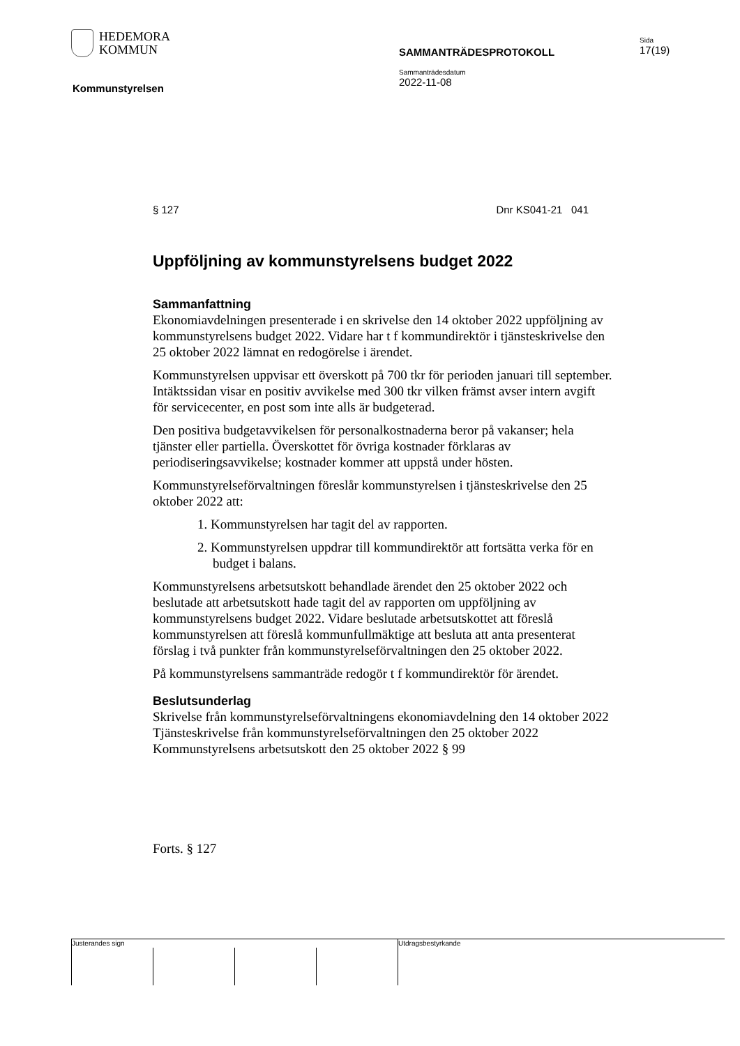HEDEMORA
KOMMUN
Kommunstyrelsen
SAMMANTRÄDESPROTOKOLL
Sammanträdesdatum
2022-11-08
Sida
17(19)
§ 127 Dnr KS041-21 041
Uppföljning av kommunstyrelsens budget 2022
Sammanfattning
Ekonomiavdelningen presenterade i en skrivelse den 14 oktober 2022 uppföljning av kommunstyrelsens budget 2022. Vidare har t f kommundirektör i tjänsteskrivelse den 25 oktober 2022 lämnat en redogörelse i ärendet.
Kommunstyrelsen uppvisar ett överskott på 700 tkr för perioden januari till september. Intäktssidan visar en positiv avvikelse med 300 tkr vilken främst avser intern avgift för servicecenter, en post som inte alls är budgeterad.
Den positiva budgetavvikelsen för personalkostnaderna beror på vakanser; hela tjänster eller partiella. Överskottet för övriga kostnader förklaras av periodiseringsavvikelse; kostnader kommer att uppstå under hösten.
Kommunstyrelseförvaltningen föreslår kommunstyrelsen i tjänsteskrivelse den 25 oktober 2022 att:
1. Kommunstyrelsen har tagit del av rapporten.
2. Kommunstyrelsen uppdrar till kommundirektör att fortsätta verka för en budget i balans.
Kommunstyrelsens arbetsutskott behandlade ärendet den 25 oktober 2022 och beslutade att arbetsutskott hade tagit del av rapporten om uppföljning av kommunstyrelsens budget 2022. Vidare beslutade arbetsutskottet att föreslå kommunstyrelsen att föreslå kommunfullmäktige att besluta att anta presenterat förslag i två punkter från kommunstyrelseförvaltningen den 25 oktober 2022.
På kommunstyrelsens sammanträde redogör t f kommundirektör för ärendet.
Beslutsunderlag
Skrivelse från kommunstyrelseförvaltningens ekonomiavdelning den 14 oktober 2022
Tjänsteskrivelse från kommunstyrelseförvaltningen den 25 oktober 2022
Kommunstyrelsens arbetsutskott den 25 oktober 2022 § 99
Forts. § 127
Justerandes sign Utdragsbestyrkande